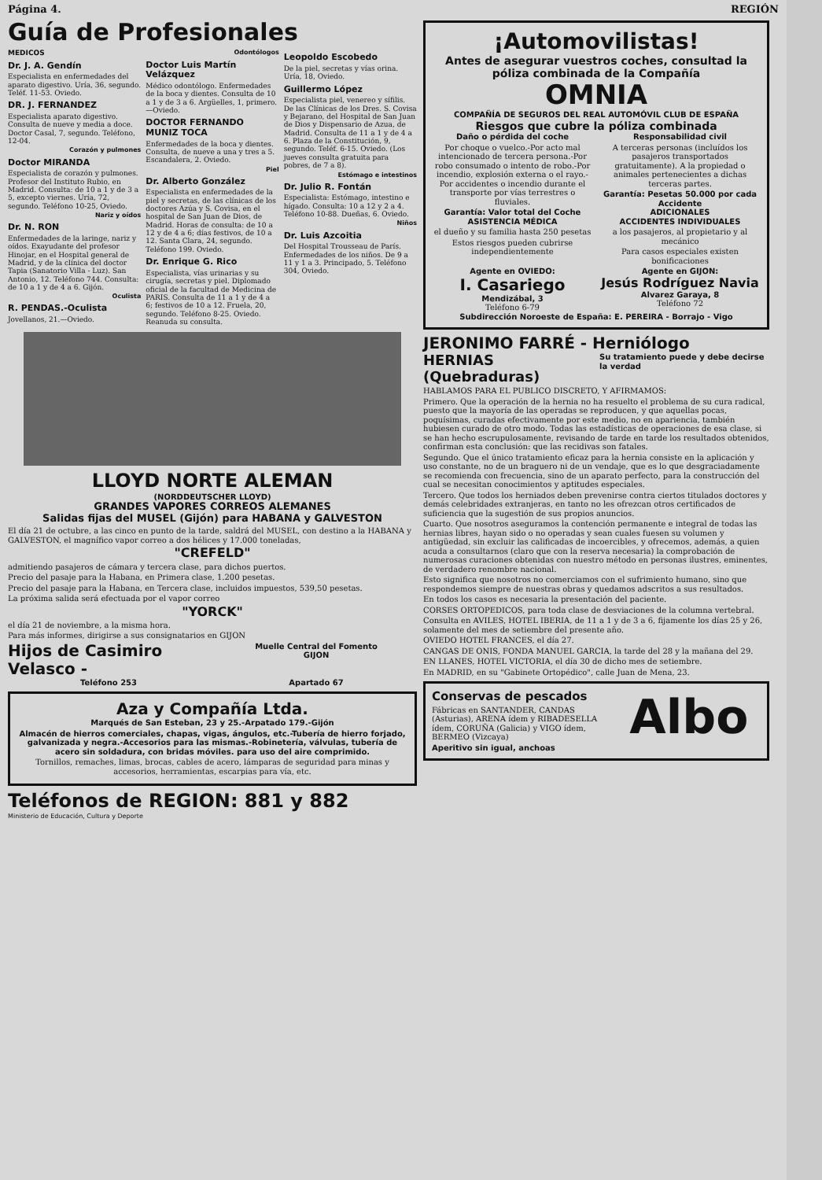Página 4. REGIÓN
Guía de Profesionales
MEDICOS
Dr. J. A. Gendín
Especialista en enfermedades del aparato digestivo. Uría, 36, segundo. Teléf. 11-53. Oviedo.
DR. J. FERNANDEZ
Especialista aparato digestivo. Consulta de nueve y media a doce. Doctor Casal, 7, segundo. Teléfono, 12-04.
Corazón y pulmones
Doctor MIRANDA
Especialista de corazón y pulmones. Profesor del Instituto Rubio, en Madrid. Consulta: de 10 a 1 y de 3 a 5, excepto viernes. Uría, 72, segundo. Teléfono 10-25, Oviedo.
Nariz y oídos
Dr. N. RON
Enfermedades de la laringe, nariz y oídos. Exayudante del profesor Hinojar, en el Hospital general de Madrid, y de la clínica del doctor Tapia (Sanatorio Villa - Luz). San Antonio, 12. Teléfono 744. Consulta: de 10 a 1 y de 4 a 6. Gijón.
Oculista
R. PENDAS.-Oculista
Jovellanos, 21.—Oviedo.
Odontólogos
Doctor Luis Martín Velázquez
Médico odontólogo. Enfermedades de la boca y dientes. Consulta de 10 a 1 y de 3 a 6. Argüelles, 1, primero.—Oviedo.
DOCTOR FERNANDO MUNIZ TOCA
Enfermedades de la boca y dientes. Consulta, de nueve a una y tres a 5. Escandalera, 2. Oviedo.
Piel
Dr. Alberto González
Especialista en enfermedades de la piel y secretas, de las clínicas de los doctores Azúa y S. Covisa, en el hospital de San Juan de Dios, de Madrid. Horas de consulta: de 10 a 12 y de 4 a 6; días festivos, de 10 a 12. Santa Clara, 24, segundo. Teléfono 199. Oviedo.
Dr. Enrique G. Rico
Especialista, vías urinarias y su cirugía, secretas y piel. Diplomado oficial de la facultad de Medicina de PARIS. Consulta de 11 a 1 y de 4 a 6; festivos de 10 a 12. Fruela, 20, segundo. Teléfono 8-25. Oviedo. Reanuda su consulta.
Leopoldo Escobedo
De la piel, secretas y vías orina. Uría, 18, Oviedo.
Guillermo López
Especialista piel, venereo y sífilis. De las Clínicas de los Dres. S. Covisa y Bejarano, del Hospital de San Juan de Dios y Dispensario de Azua, de Madrid. Consulta de 11 a 1 y de 4 a 6. Plaza de la Constitución, 9, segundo. Teléf. 6-15. Oviedo. (Los jueves consulta gratuita para pobres, de 7 a 8).
Estómago e intestinos
Dr. Julio R. Fontán
Especialista: Estómago, intestino e hígado. Consulta: 10 a 12 y 2 a 4. Teléfono 10-88. Dueñas, 6. Oviedo.
Niños
Dr. Luis Azcoitia
Del Hospital Trousseau de París. Enfermedades de los niños. De 9 a 11 y 1 a 3. Principado, 5. Teléfono 304, Oviedo.
LLOYD NORTE ALEMAN
(NORDDEUTSCHER LLOYD)
GRANDES VAPORES CORREOS ALEMANES
Salidas fijas del MUSEL (Gijón) para HABANA y GALVESTON
El día 21 de octubre, a las cinco en punto de la tarde, saldrá del MUSEL, con destino a la HABANA y GALVESTON, el magnífico vapor correo a dos hélices y 17.000 toneladas,
"CREFELD"
admitiendo pasajeros de cámara y tercera clase, para dichos puertos.
Precio del pasaje para la Habana, en Primera clase, 1.200 pesetas.
Precio del pasaje para la Habana, en Tercera clase, incluidos impuestos, 539,50 pesetas.
La próxima salida será efectuada por el vapor correo
"YORCK"
el día 21 de noviembre, a la misma hora.
Para más informes, dirigirse a sus consignatarios en GIJON
Hijos de Casimiro Velasco -
Muelle Central del Fomento
GIJON
Teléfono 253 Apartado 67
Aza y Compañía Ltda.
Marqués de San Esteban, 23 y 25.-Arpatado 179.-Gijón
Almacén de hierros comerciales, chapas, vigas, ángulos, etc.-Tubería de hierro forjado, galvanizada y negra.-Accesorios para las mismas.-Robinetería, válvulas, tubería de acero sin soldadura, con bridas móviles. para uso del aire comprimido.
Tornillos, remaches, limas, brocas, cables de acero, lámparas de seguridad para minas y accesorios, herramientas, escarpias para vía, etc.
Teléfonos de REGION: 881 y 882
¡Automovilistas!
Antes de asegurar vuestros coches, consultad la póliza combinada de la Compañía
OMNIA
COMPAÑÍA DE SEGUROS DEL REAL AUTOMÓVIL CLUB DE ESPAÑA
Riesgos que cubre la póliza combinada
Daño o pérdida del coche
Por choque o vuelco.-Por acto mal intencionado de tercera persona.-Por robo consumado o intento de robo.-Por incendio, explosión externa o el rayo.-Por accidentes o incendio durante el transporte por vías terrestres o fluviales.
Garantía: Valor total del Coche
ASISTENCIA MÉDICA
el dueño y su familia hasta 250 pesetas
Estos riesgos pueden cubrirse independientemente
Responsabilidad civil
A terceras personas (incluídos los pasajeros transportados gratuitamente). A la propiedad o animales pertenecientes a dichas terceras partes.
Garantía: Pesetas 50.000 por cada Accidente
ADICIONALES
ACCIDENTES INDIVIDUALES
a los pasajeros, al propietario y al mecánico
Para casos especiales existen bonificaciones
Agente en OVIEDO:
I. Casariego
Mendizábal, 3
Teléfono 6-79
Agente en GIJON:
Jesús Rodríguez Navia
Alvarez Garaya, 8
Teléfono 72
Subdirección Noroeste de España: E. PEREIRA - Borrajo - Vigo
JERONIMO FARRÉ - Herniólogo
HERNIAS (Quebraduras)
Su tratamiento puede y debe decirse la verdad
HABLAMOS PARA EL PUBLICO DISCRETO, Y AFIRMAMOS:
Primero. Que la operación de la hernia no ha resuelto el problema de su cura radical, puesto que la mayoría de las operadas se reproducen, y que aquellas pocas, poquísimas, curadas efectivamente por este medio, no en apariencia, también hubiesen curado de otro modo. Todas las estadísticas de operaciones de esa clase, si se han hecho escrupulosamente, revisando de tarde en tarde los resultados obtenidos, confirman esta conclusión: que las recidivas son fatales.
Segundo. Que el único tratamiento eficaz para la hernia consiste en la aplicación y uso constante, no de un braguero ni de un vendaje, que es lo que desgraciadamente se recomienda con frecuencia, sino de un aparato perfecto, para la construcción del cual se necesitan conocimientos y aptitudes especiales.
Tercero. Que todos los herniados deben prevenirse contra ciertos titulados doctores y demás celebridades extranjeras, en tanto no les ofrezcan otros certificados de suficiencia que la sugestión de sus propios anuncios.
Cuarto. Que nosotros aseguramos la contención permanente e integral de todas las hernias libres, hayan sido o no operadas y sean cuales fuesen su volumen y antigüedad, sin excluir las calificadas de incoercibles, y ofrecemos, además, a quien acuda a consultarnos (claro que con la reserva necesaria) la comprobación de numerosas curaciones obtenidas con nuestro método en personas ilustres, eminentes, de verdadero renombre nacional.
Esto significa que nosotros no comerciamos con el sufrimiento humano, sino que respondemos siempre de nuestras obras y quedamos adscritos a sus resultados.
En todos los casos es necesaria la presentación del paciente.
CORSES ORTOPEDICOS, para toda clase de desviaciones de la columna vertebral.
Consulta en AVILES, HOTEL IBERIA, de 11 a 1 y de 3 a 6, fijamente los días 25 y 26, solamente del mes de setiembre del presente año.
OVIEDO HOTEL FRANCES, el día 27.
CANGAS DE ONIS, FONDA MANUEL GARCIA, la tarde del 28 y la mañana del 29.
EN LLANES, HOTEL VICTORIA, el día 30 de dicho mes de setiembre.
En MADRID, en su "Gabinete Ortopédico", calle Juan de Mena, 23.
Conservas de pescados
Fábricas en SANTANDER, CANDAS (Asturias), ARENA ídem y RIBADESELLA ídem, CORUÑA (Galicia) y VIGO ídem, BERMEO (Vizcaya)
Aperitivo sin igual, anchoas
Albo
Ministerio de Educación, Cultura y Deporte